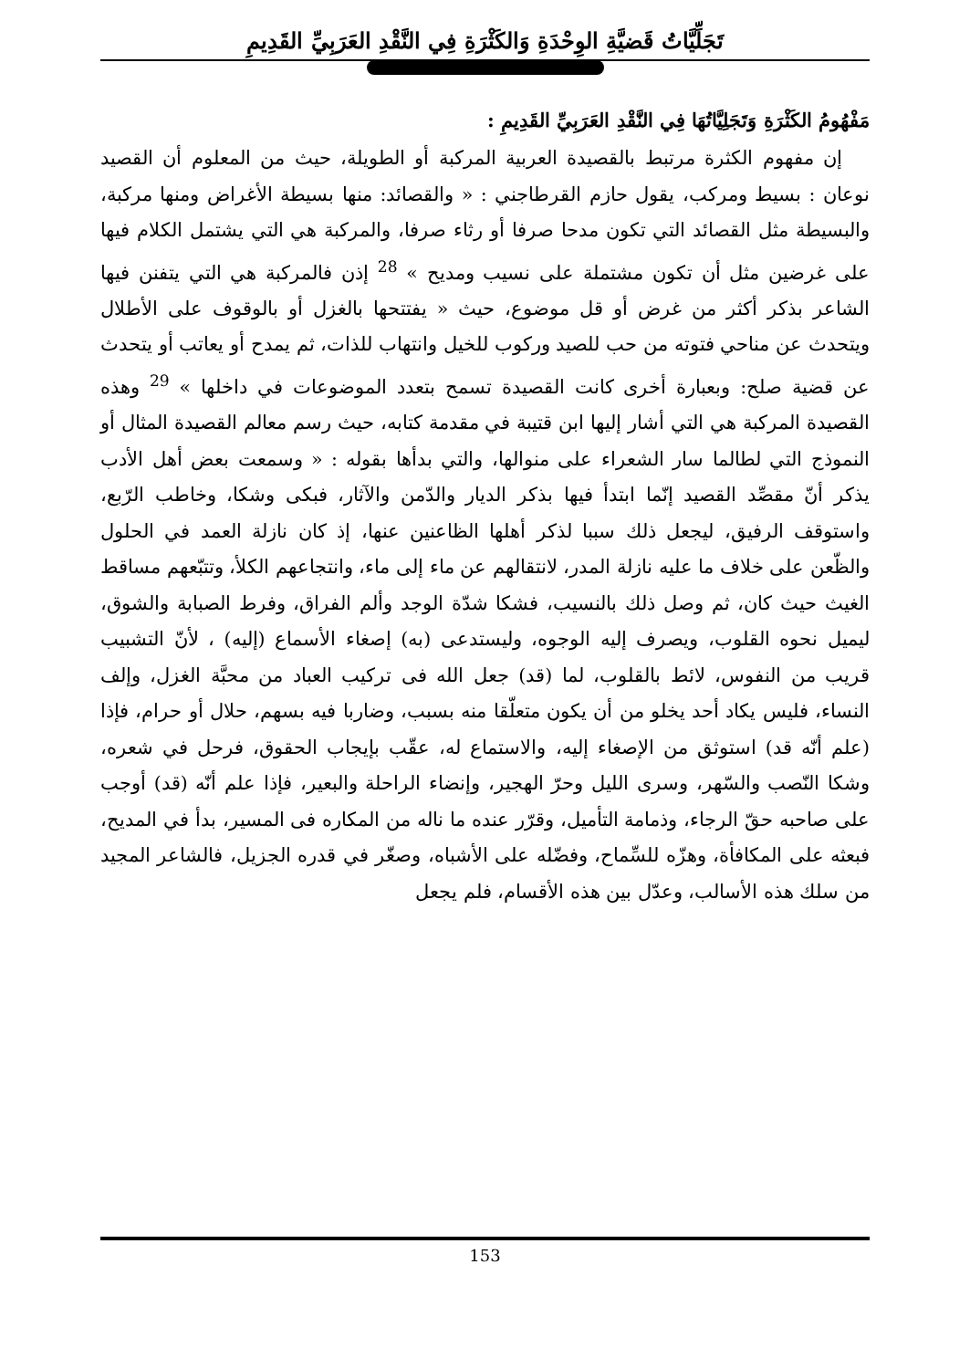تَجَلِّيَّاتُ قَضيَّةِ الوِحْدَةِ وَالكَثْرَةِ فِي النَّقْدِ العَرَبِيِّ القَدِيمِ
مَفْهُومُ الكَثْرَةِ وَتَجَلِيَّاتُهَا فِي النَّقْدِ العَرَبِيِّ القَدِيمِ :
إن مفهوم الكثرة مرتبط بالقصيدة العربية المركبة أو الطويلة، حيث من المعلوم أن القصيد نوعان : بسيط ومركب، يقول حازم القرطاجني : « والقصائد: منها بسيطة الأغراض ومنها مركبة، والبسيطة مثل القصائد التي تكون مدحا صرفا أو رثاء صرفا، والمركبة هي التي يشتمل الكلام فيها على غرضين مثل أن تكون مشتملة على نسيب ومديح » <sup>28</sup> إذن فالمركبة هي التي يتفنن فيها الشاعر بذكر أكثر من غرض أو قل موضوع، حيث « يفتتحها بالغزل أو بالوقوف على الأطلال ويتحدث عن مناحي فتوته من حب للصيد وركوب للخيل وانتهاب للذات، ثم يمدح أو يعاتب أو يتحدث عن قضية صلح: وبعبارة أخرى كانت القصيدة تسمح بتعدد الموضوعات في داخلها » <sup>29</sup> وهذه القصيدة المركبة هي التي أشار إليها ابن قتيبة في مقدمة كتابه، حيث رسم معالم القصيدة المثال أو النموذج التي لطالما سار الشعراء على منوالها، والتي بدأها بقوله : « وسمعت بعض أهل الأدب يذكر أنّ مقصِّد القصيد إنّما ابتدأ فيها بذكر الديار والدّمن والآثار، فبكى وشكا، وخاطب الرّبع، واستوقف الرفيق، ليجعل ذلك سببا لذكر أهلها الظاعنين عنها، إذ كان نازلة العمد في الحلول والظّعن على خلاف ما عليه نازلة المدر، لانتقالهم عن ماء إلى ماء، وانتجاعهم الكلأ، وتتبّعهم مساقط الغيث حيث كان، ثم وصل ذلك بالنسيب، فشكا شدّة الوجد وألم الفراق، وفرط الصبابة والشوق، ليميل نحوه القلوب، ويصرف إليه الوجوه، وليستدعى (به) إصغاء الأسماع (إليه) ، لأنّ التشبيب قريب من النفوس، لائط بالقلوب، لما (قد) جعل الله فى تركيب العباد من محبَّة الغزل، وإلف النساء، فليس يكاد أحد يخلو من أن يكون متعلّقا منه بسبب، وضاربا فيه بسهم، حلال أو حرام، فإذا (علم أنّه قد) استوثق من الإصغاء إليه، والاستماع له، عقّب بإيجاب الحقوق، فرحل في شعره، وشكا النّصب والسّهر، وسرى الليل وحرّ الهجير، وإنضاء الراحلة والبعير، فإذا علم أنّه (قد) أوجب على صاحبه حقّ الرجاء، وذمامة التأميل، وقرّر عنده ما ناله من المكاره فى المسير، بدأ في المديح، فبعثه على المكافأة، وهزّه للسِّماح، وفضّله على الأشباه، وصغّر في قدره الجزيل، فالشاعر المجيد من سلك هذه الأسالب، وعدّل بين هذه الأقسام، فلم يجعل
153